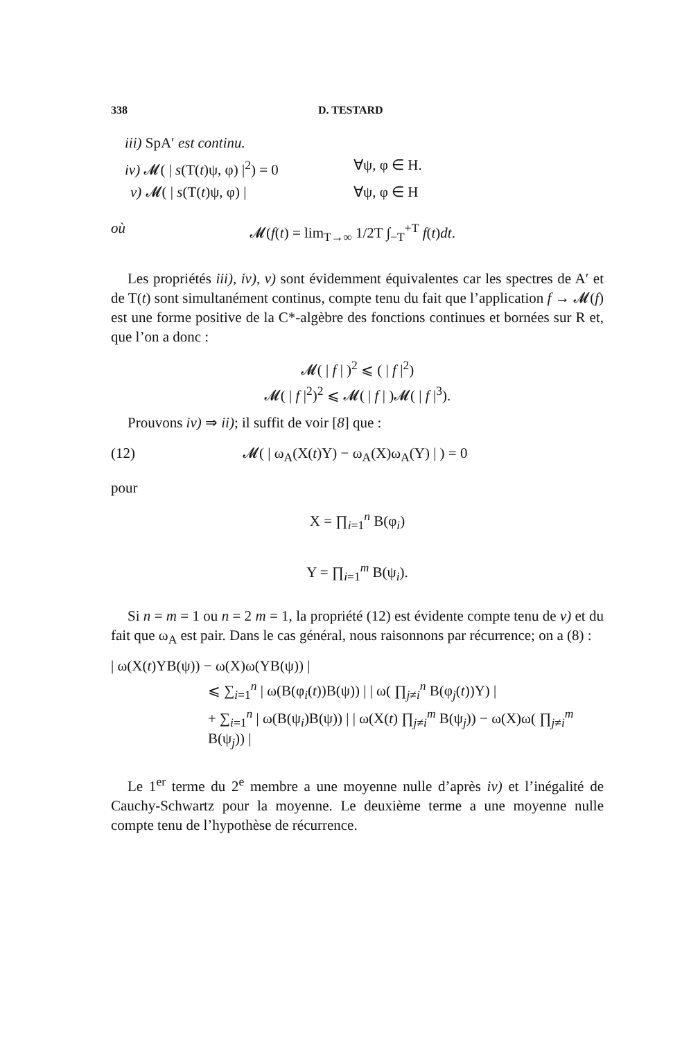338 D. TESTARD
iii) SpA′ est continu.
iv) 𝓜( | s(T(t)ψ, φ) |<sup>2</sup>) = 0 ∀ψ, φ ∈ H.
v) 𝓜( | s(T(t)ψ, φ) | ∀ψ, φ ∈ H
où 𝓜(f(t) = lim<sub>T→∞</sub> 1/2T ∫<sub>−T</sub><sup>+T</sup> f(t)dt.
Les propriétés iii), iv), v) sont évidemment équivalentes car les spectres de A′ et de T(t) sont simultanément continus, compte tenu du fait que l’application f → 𝓜(f) est une forme positive de la C*-algèbre des fonctions continues et bornées sur R et, que l’on a donc :
𝓜( | f | )<sup>2</sup> ⩽ ( | f |<sup>2</sup>)
𝓜( | f |<sup>2</sup>)<sup>2</sup> ⩽ 𝓜( | f | )𝓜( | f |<sup>3</sup>).
Prouvons iv) ⇒ ii); il suffit de voir [8] que :
(12) 𝓜( | ω<sub>A</sub>(X(t)Y) − ω<sub>A</sub>(X)ω<sub>A</sub>(Y) | ) = 0
pour
X = ∏<sub>i=1</sub><sup>n</sup> B(φ<sub>i</sub>)
Y = ∏<sub>i=1</sub><sup>m</sup> B(ψ<sub>i</sub>).
Si n = m = 1 ou n = 2 m = 1, la propriété (12) est évidente compte tenu de v) et du fait que ω<sub>A</sub> est pair. Dans le cas général, nous raisonnons par récurrence; on a (8) :
| ω(X(t)YB(ψ)) − ω(X)ω(YB(ψ)) |
⩽ ∑<sub>i=1</sub><sup>n</sup> | ω(B(φ<sub>i</sub>(t))B(ψ)) | | ω( ∏<sub>j≠i</sub><sup>n</sup> B(φ<sub>j</sub>(t))Y) |
+ ∑<sub>i=1</sub><sup>n</sup> | ω(B(ψ<sub>i</sub>)B(ψ)) | | ω(X(t) ∏<sub>j≠i</sub><sup>m</sup> B(ψ<sub>j</sub>)) − ω(X)ω( ∏<sub>j≠i</sub><sup>m</sup> B(ψ<sub>j</sub>)) |
Le 1<sup>er</sup> terme du 2<sup>e</sup> membre a une moyenne nulle d’après iv) et l’inégalité de Cauchy-Schwartz pour la moyenne. Le deuxième terme a une moyenne nulle compte tenu de l’hypothèse de récurrence.